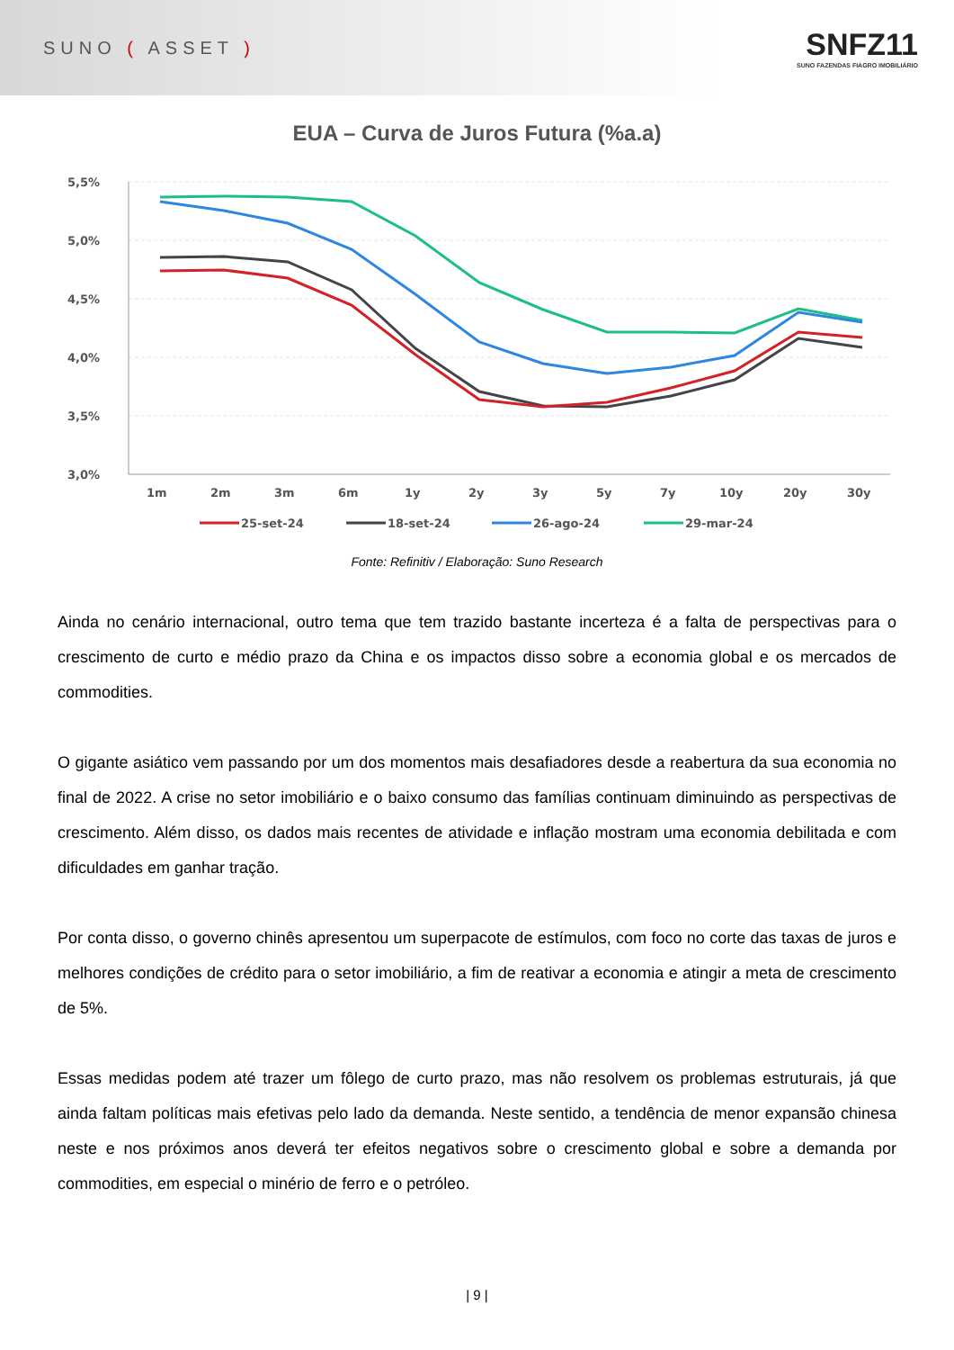SUNO ( ASSET )
SNFZ11
SUNO FAZENDAS FIAGRO IMOBILIÁRIO
EUA – Curva de Juros Futura (%a.a)
5,5%
5,0%
4,5%
4,0%
3,5%
3,0%
1m
2m
3m
6m
1y
2y
3y
5y
7y
10y
20y
30y
25-set-24
18-set-24
26-ago-24
29-mar-24
Fonte: Refinitiv / Elaboração: Suno Research
Ainda no cenário internacional, outro tema que tem trazido bastante incerteza é a falta de perspectivas para o crescimento de curto e médio prazo da China e os impactos disso sobre a economia global e os mercados de commodities.
O gigante asiático vem passando por um dos momentos mais desafiadores desde a reabertura da sua economia no final de 2022. A crise no setor imobiliário e o baixo consumo das famílias continuam diminuindo as perspectivas de crescimento. Além disso, os dados mais recentes de atividade e inflação mostram uma economia debilitada e com dificuldades em ganhar tração.
Por conta disso, o governo chinês apresentou um superpacote de estímulos, com foco no corte das taxas de juros e melhores condições de crédito para o setor imobiliário, a fim de reativar a economia e atingir a meta de crescimento de 5%.
Essas medidas podem até trazer um fôlego de curto prazo, mas não resolvem os problemas estruturais, já que ainda faltam políticas mais efetivas pelo lado da demanda. Neste sentido, a tendência de menor expansão chinesa neste e nos próximos anos deverá ter efeitos negativos sobre o crescimento global e sobre a demanda por commodities, em especial o minério de ferro e o petróleo.
| 9 |